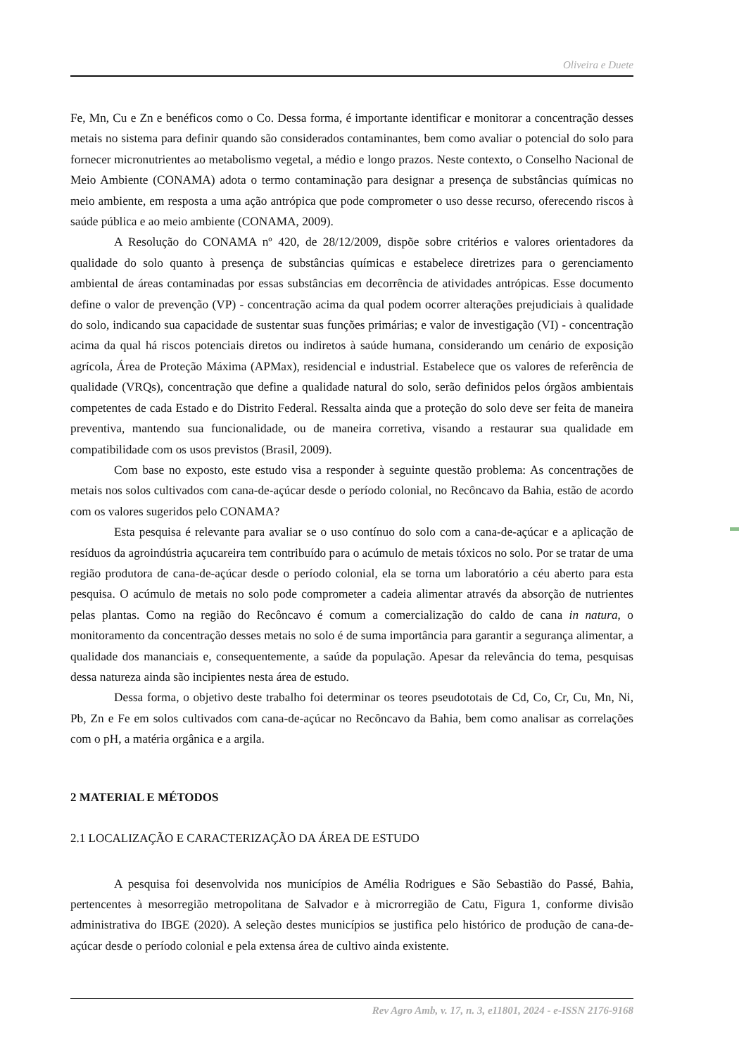Oliveira e Duete
Fe, Mn, Cu e Zn e benéficos como o Co. Dessa forma, é importante identificar e monitorar a concentração desses metais no sistema para definir quando são considerados contaminantes, bem como avaliar o potencial do solo para fornecer micronutrientes ao metabolismo vegetal, a médio e longo prazos. Neste contexto, o Conselho Nacional de Meio Ambiente (CONAMA) adota o termo contaminação para designar a presença de substâncias químicas no meio ambiente, em resposta a uma ação antrópica que pode comprometer o uso desse recurso, oferecendo riscos à saúde pública e ao meio ambiente (CONAMA, 2009).
A Resolução do CONAMA nº 420, de 28/12/2009, dispõe sobre critérios e valores orientadores da qualidade do solo quanto à presença de substâncias químicas e estabelece diretrizes para o gerenciamento ambiental de áreas contaminadas por essas substâncias em decorrência de atividades antrópicas. Esse documento define o valor de prevenção (VP) - concentração acima da qual podem ocorrer alterações prejudiciais à qualidade do solo, indicando sua capacidade de sustentar suas funções primárias; e valor de investigação (VI) - concentração acima da qual há riscos potenciais diretos ou indiretos à saúde humana, considerando um cenário de exposição agrícola, Área de Proteção Máxima (APMax), residencial e industrial. Estabelece que os valores de referência de qualidade (VRQs), concentração que define a qualidade natural do solo, serão definidos pelos órgãos ambientais competentes de cada Estado e do Distrito Federal. Ressalta ainda que a proteção do solo deve ser feita de maneira preventiva, mantendo sua funcionalidade, ou de maneira corretiva, visando a restaurar sua qualidade em compatibilidade com os usos previstos (Brasil, 2009).
Com base no exposto, este estudo visa a responder à seguinte questão problema: As concentrações de metais nos solos cultivados com cana-de-açúcar desde o período colonial, no Recôncavo da Bahia, estão de acordo com os valores sugeridos pelo CONAMA?
Esta pesquisa é relevante para avaliar se o uso contínuo do solo com a cana-de-açúcar e a aplicação de resíduos da agroindústria açucareira tem contribuído para o acúmulo de metais tóxicos no solo. Por se tratar de uma região produtora de cana-de-açúcar desde o período colonial, ela se torna um laboratório a céu aberto para esta pesquisa. O acúmulo de metais no solo pode comprometer a cadeia alimentar através da absorção de nutrientes pelas plantas. Como na região do Recôncavo é comum a comercialização do caldo de cana in natura, o monitoramento da concentração desses metais no solo é de suma importância para garantir a segurança alimentar, a qualidade dos mananciais e, consequentemente, a saúde da população. Apesar da relevância do tema, pesquisas dessa natureza ainda são incipientes nesta área de estudo.
Dessa forma, o objetivo deste trabalho foi determinar os teores pseudototais de Cd, Co, Cr, Cu, Mn, Ni, Pb, Zn e Fe em solos cultivados com cana-de-açúcar no Recôncavo da Bahia, bem como analisar as correlações com o pH, a matéria orgânica e a argila.
2 MATERIAL E MÉTODOS
2.1 LOCALIZAÇÃO E CARACTERIZAÇÃO DA ÁREA DE ESTUDO
A pesquisa foi desenvolvida nos municípios de Amélia Rodrigues e São Sebastião do Passé, Bahia, pertencentes à mesorregião metropolitana de Salvador e à microrregião de Catu, Figura 1, conforme divisão administrativa do IBGE (2020). A seleção destes municípios se justifica pelo histórico de produção de cana-de-açúcar desde o período colonial e pela extensa área de cultivo ainda existente.
Rev Agro Amb, v. 17, n. 3, e11801, 2024 - e-ISSN 2176-9168